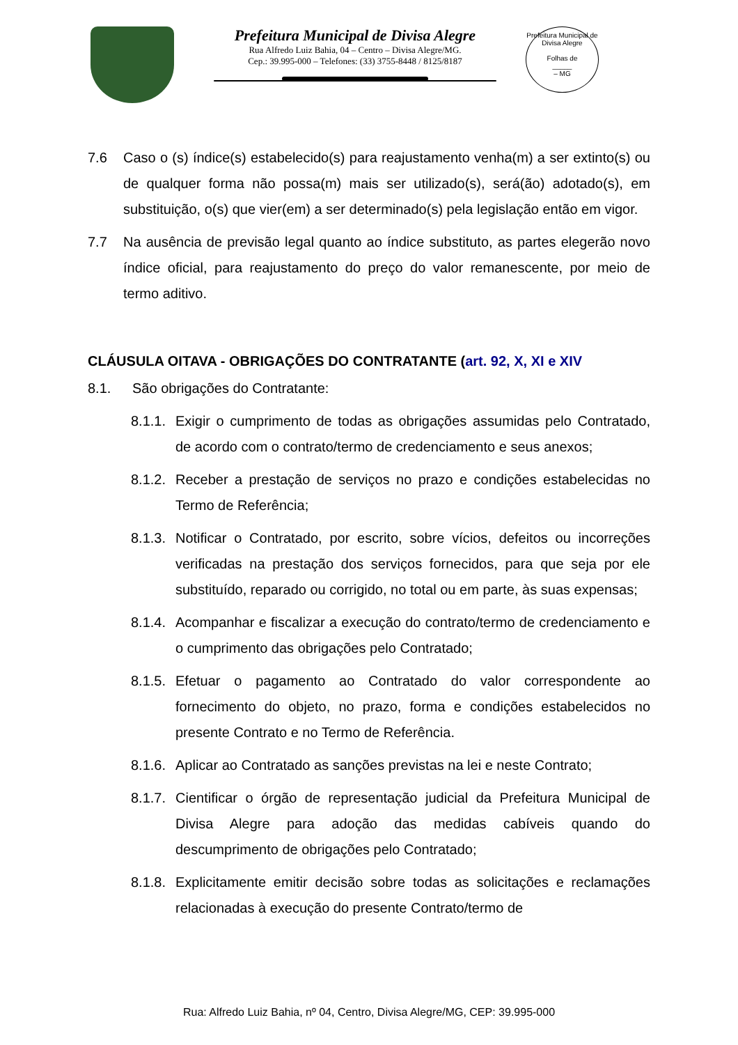Prefeitura Municipal de Divisa Alegre
Rua Alfredo Luiz Bahia, 04 – Centro – Divisa Alegre/MG.
Cep.: 39.995-000 – Telefones: (33) 3755-8448 / 8125/8187
Prefeitura Municipal de Divisa Alegre
Folhas de
_____
– MG
7.6 Caso o (s) índice(s) estabelecido(s) para reajustamento venha(m) a ser extinto(s) ou de qualquer forma não possa(m) mais ser utilizado(s), será(ão) adotado(s), em substituição, o(s) que vier(em) a ser determinado(s) pela legislação então em vigor.
7.7 Na ausência de previsão legal quanto ao índice substituto, as partes elegerão novo índice oficial, para reajustamento do preço do valor remanescente, por meio de termo aditivo.
CLÁUSULA OITAVA - OBRIGAÇÕES DO CONTRATANTE (art. 92, X, XI e XIV
8.1. São obrigações do Contratante:
8.1.1. Exigir o cumprimento de todas as obrigações assumidas pelo Contratado, de acordo com o contrato/termo de credenciamento e seus anexos;
8.1.2. Receber a prestação de serviços no prazo e condições estabelecidas no Termo de Referência;
8.1.3. Notificar o Contratado, por escrito, sobre vícios, defeitos ou incorreções verificadas na prestação dos serviços fornecidos, para que seja por ele substituído, reparado ou corrigido, no total ou em parte, às suas expensas;
8.1.4. Acompanhar e fiscalizar a execução do contrato/termo de credenciamento e o cumprimento das obrigações pelo Contratado;
8.1.5. Efetuar o pagamento ao Contratado do valor correspondente ao fornecimento do objeto, no prazo, forma e condições estabelecidos no presente Contrato e no Termo de Referência.
8.1.6. Aplicar ao Contratado as sanções previstas na lei e neste Contrato;
8.1.7. Cientificar o órgão de representação judicial da Prefeitura Municipal de Divisa Alegre para adoção das medidas cabíveis quando do descumprimento de obrigações pelo Contratado;
8.1.8. Explicitamente emitir decisão sobre todas as solicitações e reclamações relacionadas à execução do presente Contrato/termo de
Rua: Alfredo Luiz Bahia, nº 04, Centro, Divisa Alegre/MG, CEP: 39.995-000